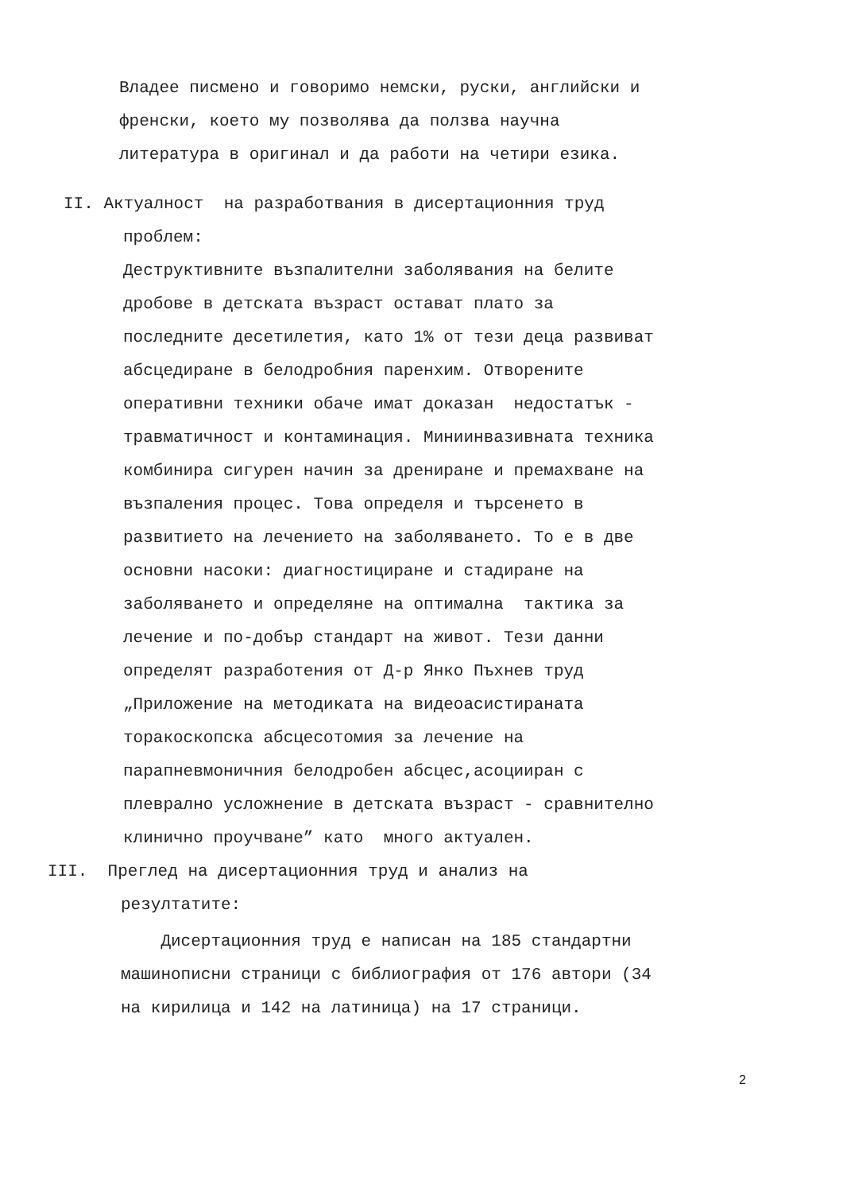Владее писмено и говоримо немски, руски, английски и
френски, което му позволява да ползва научна
литература в оригинал и да работи на четири езика.
II. Актуалност на разработвания в дисертационния труд
проблем:
Деструктивните възпалителни заболявания на белите
дробове в детската възраст остават плато за
последните десетилетия, като 1% от тези деца развиват
абсцедиране в белодробния паренхим. Отворените
оперативни техники обаче имат доказан недостатък -
травматичност и контаминация. Миниинвазивната техника
комбинира сигурен начин за дрениране и премахване на
възпаления процес. Това определя и търсенето в
развитието на лечението на заболяването. То е в две
основни насоки: диагностициране и стадиране на
заболяването и определяне на оптимална тактика за
лечение и по-добър стандарт на живот. Тези данни
определят разработения от Д-р Янко Пъхнев труд
„Приложение на методиката на видеоасистираната
торакоскопска абсцесотомия за лечение на
парапневмоничния белодробен абсцес,асоцииран с
плеврално усложнение в детската възраст - сравнително
клинично проучване” като много актуален.
III. Преглед на дисертационния труд и анализ на
резултатите:
Дисертационния труд е написан на 185 стандартни
машинописни страници с библиография от 176 автори (34
на кирилица и 142 на латиница) на 17 страници.
2